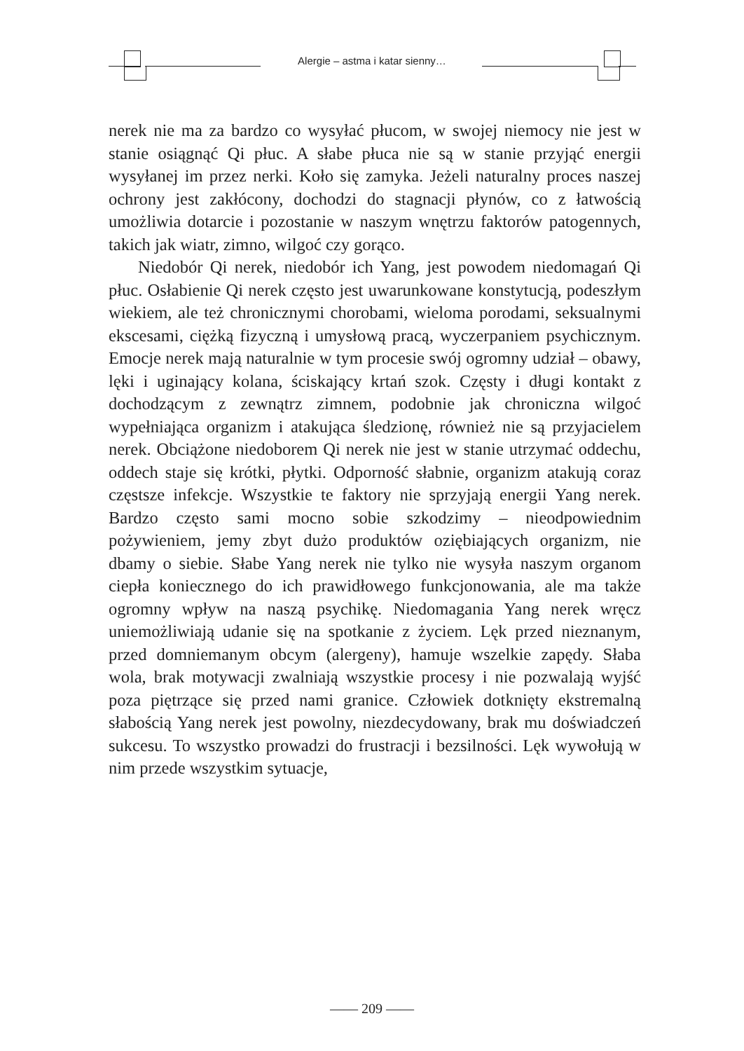Alergie – astma i katar sienny…
nerek nie ma za bardzo co wysyłać płucom, w swojej niemocy nie jest w stanie osiągnąć Qi płuc. A słabe płuca nie są w stanie przyjąć energii wysyłanej im przez nerki. Koło się zamyka. Jeżeli naturalny proces naszej ochrony jest zakłócony, dochodzi do stagnacji płynów, co z łatwością umożliwia dotarcie i pozostanie w naszym wnętrzu faktorów patogennych, takich jak wiatr, zimno, wilgoć czy gorąco.
Niedobór Qi nerek, niedobór ich Yang, jest powodem niedomagań Qi płuc. Osłabienie Qi nerek często jest uwarunkowane konstytucją, podeszłym wiekiem, ale też chronicznymi chorobami, wieloma porodami, seksualnymi ekscesami, ciężką fizyczną i umysłową pracą, wyczerpaniem psychicznym. Emocje nerek mają naturalnie w tym procesie swój ogromny udział – obawy, lęki i uginający kolana, ściskający krtań szok. Częsty i długi kontakt z dochodzącym z zewnątrz zimnem, podobnie jak chroniczna wilgoć wypełniająca organizm i atakująca śledzionę, również nie są przyjacielem nerek. Obciążone niedoborem Qi nerek nie jest w stanie utrzymać oddechu, oddech staje się krótki, płytki. Odporność słabnie, organizm atakują coraz częstsze infekcje. Wszystkie te faktory nie sprzyjają energii Yang nerek. Bardzo często sami mocno sobie szkodzimy – nieodpowiednim pożywieniem, jemy zbyt dużo produktów oziębiających organizm, nie dbamy o siebie. Słabe Yang nerek nie tylko nie wysyła naszym organom ciepła koniecznego do ich prawidłowego funkcjonowania, ale ma także ogromny wpływ na naszą psychikę. Niedomagania Yang nerek wręcz uniemożliwiają udanie się na spotkanie z życiem. Lęk przed nieznanym, przed domniemanym obcym (alergeny), hamuje wszelkie zapędy. Słaba wola, brak motywacji zwalniają wszystkie procesy i nie pozwalają wyjść poza piętrzące się przed nami granice. Człowiek dotknięty ekstremalną słabością Yang nerek jest powolny, niezdecydowany, brak mu doświadczeń sukcesu. To wszystko prowadzi do frustracji i bezsilności. Lęk wywołują w nim przede wszystkim sytuacje,
—— 209 ——